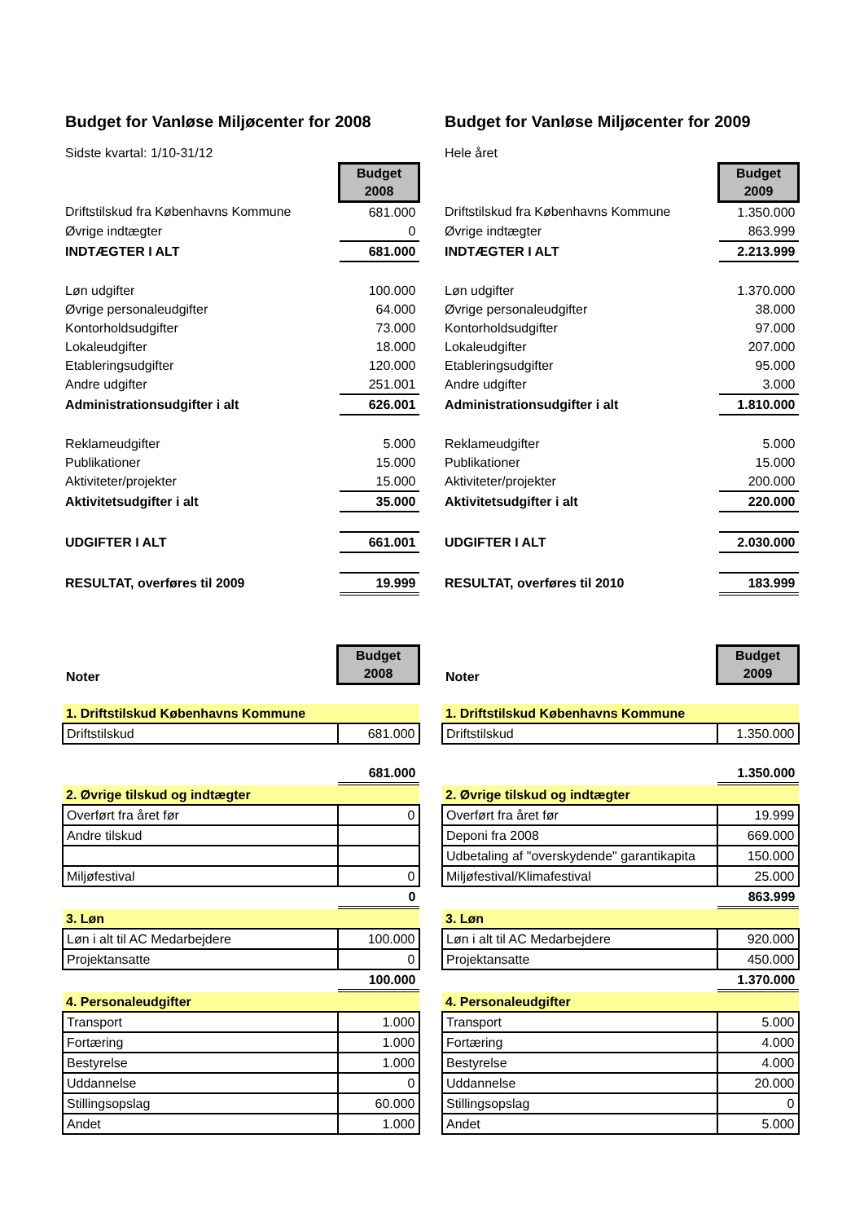Budget for Vanløse Miljøcenter for 2008
Sidste kvartal: 1/10-31/12
| | Budget 2008 |
| Driftstilskud fra Københavns Kommune | 681.000 |
| Øvrige indtægter | 0 |
| INDTÆGTER I ALT | 681.000 |
| Løn udgifter | 100.000 |
| Øvrige personaleudgifter | 64.000 |
| Kontorholdsudgifter | 73.000 |
| Lokaleudgifter | 18.000 |
| Etableringsudgifter | 120.000 |
| Andre udgifter | 251.001 |
| Administrationsudgifter i alt | 626.001 |
| Reklameudgifter | 5.000 |
| Publikationer | 15.000 |
| Aktiviteter/projekter | 15.000 |
| Aktivitetsudgifter i alt | 35.000 |
| UDGIFTER I ALT | 661.001 |
| RESULTAT, overføres til 2009 | 19.999 |
| Noter | Budget 2008 |
| 1. Driftstilskud Københavns Kommune | |
| Driftstilskud | 681.000 |
| | 681.000 |
| 2. Øvrige tilskud og indtægter | |
| Overført fra året før | 0 |
| Andre tilskud | |
| Miljøfestival | 0 |
| | 0 |
| 3. Løn | |
| Løn i alt til AC Medarbejdere | 100.000 |
| Projektansatte | 0 |
| | 100.000 |
| 4. Personaleudgifter | |
| Transport | 1.000 |
| Fortæring | 1.000 |
| Bestyrelse | 1.000 |
| Uddannelse | 0 |
| Stillingsopslag | 60.000 |
| Andet | 1.000 |
Budget for Vanløse Miljøcenter for 2009
Hele året
| | Budget 2009 |
| Driftstilskud fra Københavns Kommune | 1.350.000 |
| Øvrige indtægter | 863.999 |
| INDTÆGTER I ALT | 2.213.999 |
| Løn udgifter | 1.370.000 |
| Øvrige personaleudgifter | 38.000 |
| Kontorholdsudgifter | 97.000 |
| Lokaleudgifter | 207.000 |
| Etableringsudgifter | 95.000 |
| Andre udgifter | 3.000 |
| Administrationsudgifter i alt | 1.810.000 |
| Reklameudgifter | 5.000 |
| Publikationer | 15.000 |
| Aktiviteter/projekter | 200.000 |
| Aktivitetsudgifter i alt | 220.000 |
| UDGIFTER I ALT | 2.030.000 |
| RESULTAT, overføres til 2010 | 183.999 |
| Noter | Budget 2009 |
| 1. Driftstilskud Københavns Kommune | |
| Driftstilskud | 1.350.000 |
| | 1.350.000 |
| 2. Øvrige tilskud og indtægter | |
| Overført fra året før | 19.999 |
| Deponi fra 2008 | 669.000 |
| Udbetaling af "overskydende" garantikapita | 150.000 |
| Miljøfestival/Klimafestival | 25.000 |
| | 863.999 |
| 3. Løn | |
| Løn i alt til AC Medarbejdere | 920.000 |
| Projektansatte | 450.000 |
| | 1.370.000 |
| 4. Personaleudgifter | |
| Transport | 5.000 |
| Fortæring | 4.000 |
| Bestyrelse | 4.000 |
| Uddannelse | 20.000 |
| Stillingsopslag | 0 |
| Andet | 5.000 |